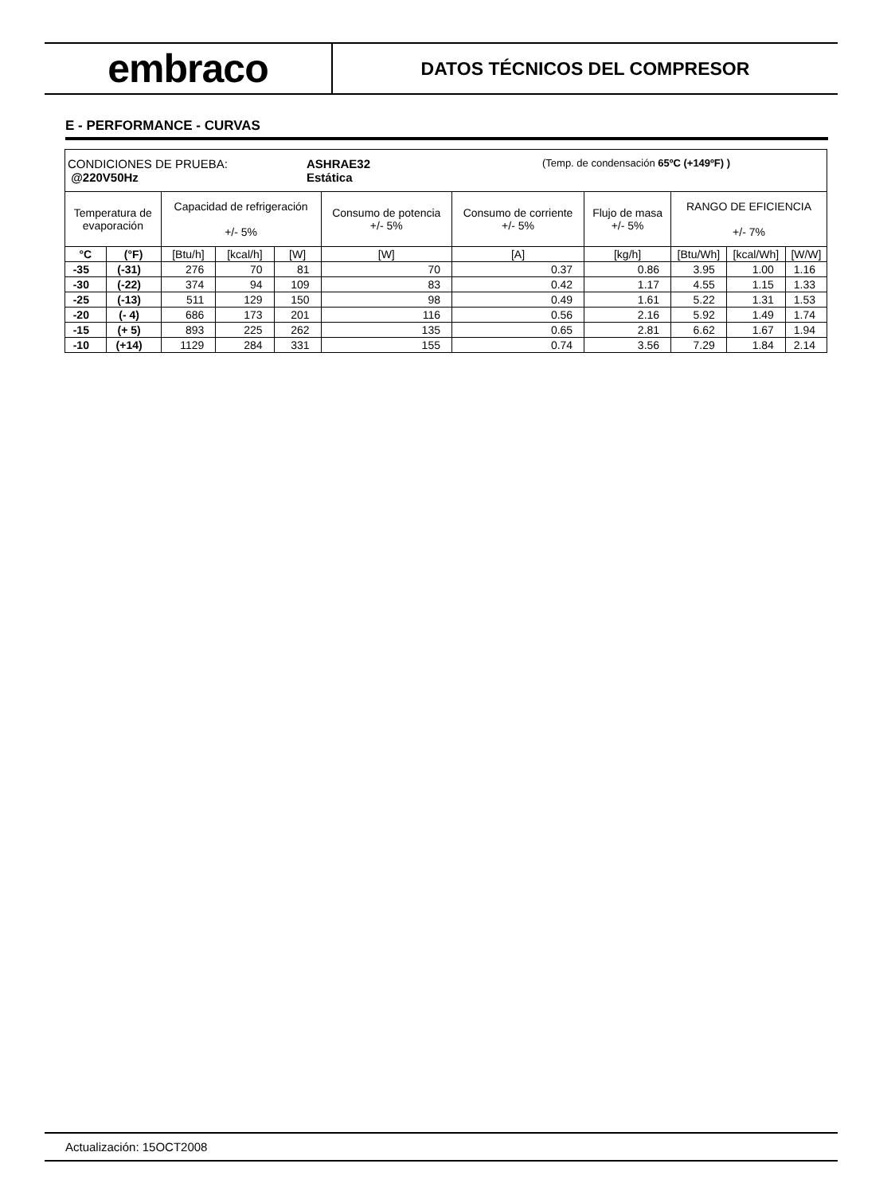embraco
DATOS TÉCNICOS DEL COMPRESOR
E - PERFORMANCE - CURVAS
| CONDICIONES DE PRUEBA: @220V50Hz ASHRAE32 Estática (Temp. de condensación 65ºC (+149ºF) ) | | | | | | | | | | |
| Temperatura de evaporación | | Capacidad de refrigeración +/- 5% | | | Consumo de potencia +/- 5% | Consumo de corriente +/- 5% | Flujo de masa +/- 5% | RANGO DE EFICIENCIA +/- 7% | | |
| °C | (°F) | [Btu/h] | [kcal/h] | [W] | [W] | [A] | [kg/h] | [Btu/Wh] | [kcal/Wh] | [W/W] |
| -35 | (-31) | 276 | 70 | 81 | 70 | 0.37 | 0.86 | 3.95 | 1.00 | 1.16 |
| -30 | (-22) | 374 | 94 | 109 | 83 | 0.42 | 1.17 | 4.55 | 1.15 | 1.33 |
| -25 | (-13) | 511 | 129 | 150 | 98 | 0.49 | 1.61 | 5.22 | 1.31 | 1.53 |
| -20 | (- 4) | 686 | 173 | 201 | 116 | 0.56 | 2.16 | 5.92 | 1.49 | 1.74 |
| -15 | (+ 5) | 893 | 225 | 262 | 135 | 0.65 | 2.81 | 6.62 | 1.67 | 1.94 |
| -10 | (+14) | 1129 | 284 | 331 | 155 | 0.74 | 3.56 | 7.29 | 1.84 | 2.14 |
Actualización: 15OCT2008